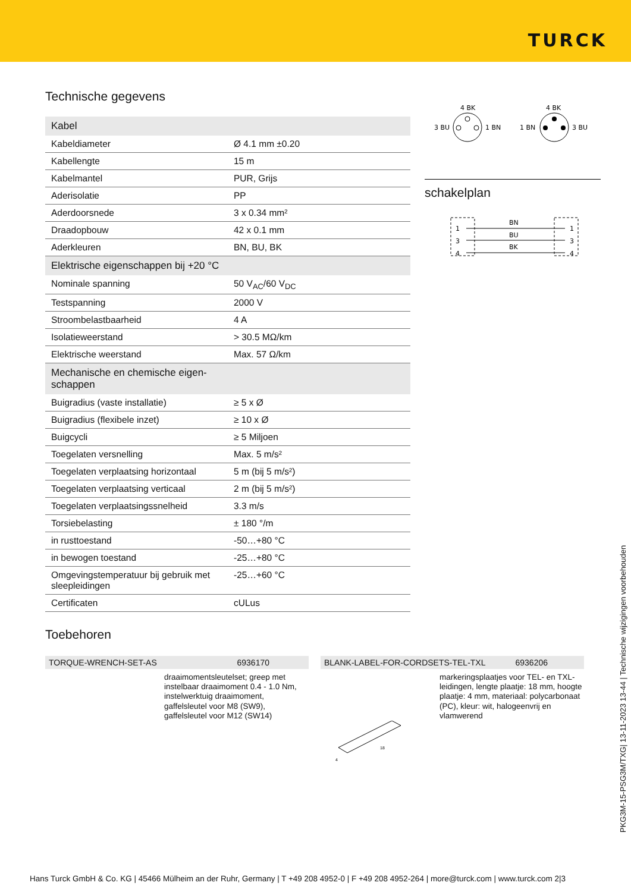TURCK
Technische gegevens
| Kabel | |
| Kabeldiameter | Ø 4.1 mm ±0.20 |
| Kabellengte | 15 m |
| Kabelmantel | PUR, Grijs |
| Aderisolatie | PP |
| Aderdoorsnede | 3 x 0.34 mm² |
| Draadopbouw | 42 x 0.1 mm |
| Aderkleuren | BN, BU, BK |
| Elektrische eigenschappen bij +20 °C | |
| Nominale spanning | 50 V<sub>AC</sub>/60 V<sub>DC</sub> |
| Testspanning | 2000 V |
| Stroombelastbaarheid | 4 A |
| Isolatieweerstand | > 30.5 MΩ/km |
| Elektrische weerstand | Max. 57 Ω/km |
| Mechanische en chemische eigen- schappen | |
| Buigradius (vaste installatie) | ≥ 5 x Ø |
| Buigradius (flexibele inzet) | ≥ 10 x Ø |
| Buigcycli | ≥ 5 Miljoen |
| Toegelaten versnelling | Max. 5 m/s² |
| Toegelaten verplaatsing horizontaal | 5 m (bij 5 m/s²) |
| Toegelaten verplaatsing verticaal | 2 m (bij 5 m/s²) |
| Toegelaten verplaatsingssnelheid | 3.3 m/s |
| Torsiebelasting | ± 180 °/m |
| in rusttoestand | -50…+80 °C |
| in bewogen toestand | -25…+80 °C |
| Omgevingstemperatuur bij gebruik met sleepleidingen | -25…+60 °C |
| Certificaten | cULus |
4 BK
3 BU
1 BN
4 BK
1 BN
3 BU
schakelplan
1
3
4
1
3
4
BN
BU
BK
Toebehoren
TORQUE-WRENCH-SET-AS 6936170
draaimomentsleutelset; greep met instelbaar draaimoment 0.4 - 1.0 Nm, instelwerktuig draaimoment, gaffelsleutel voor M8 (SW9), gaffelsleutel voor M12 (SW14)
BLANK-LABEL-FOR-CORDSETS-TEL-TXL 6936206
markeringsplaatjes voor TEL- en TXL-leidingen, lengte plaatje: 18 mm, hoogte plaatje: 4 mm, materiaal: polycarbonaat (PC), kleur: wit, halogeenvrij en vlamwerend
18
4
PKG3M-15-PSG3M/TXG| 13-11-2023 13-44 | Technische wijzigingen voorbehouden
Hans Turck GmbH & Co. KG | 45466 Mülheim an der Ruhr, Germany | T +49 208 4952-0 | F +49 208 4952-264 | more@turck.com | www.turck.com 2|3